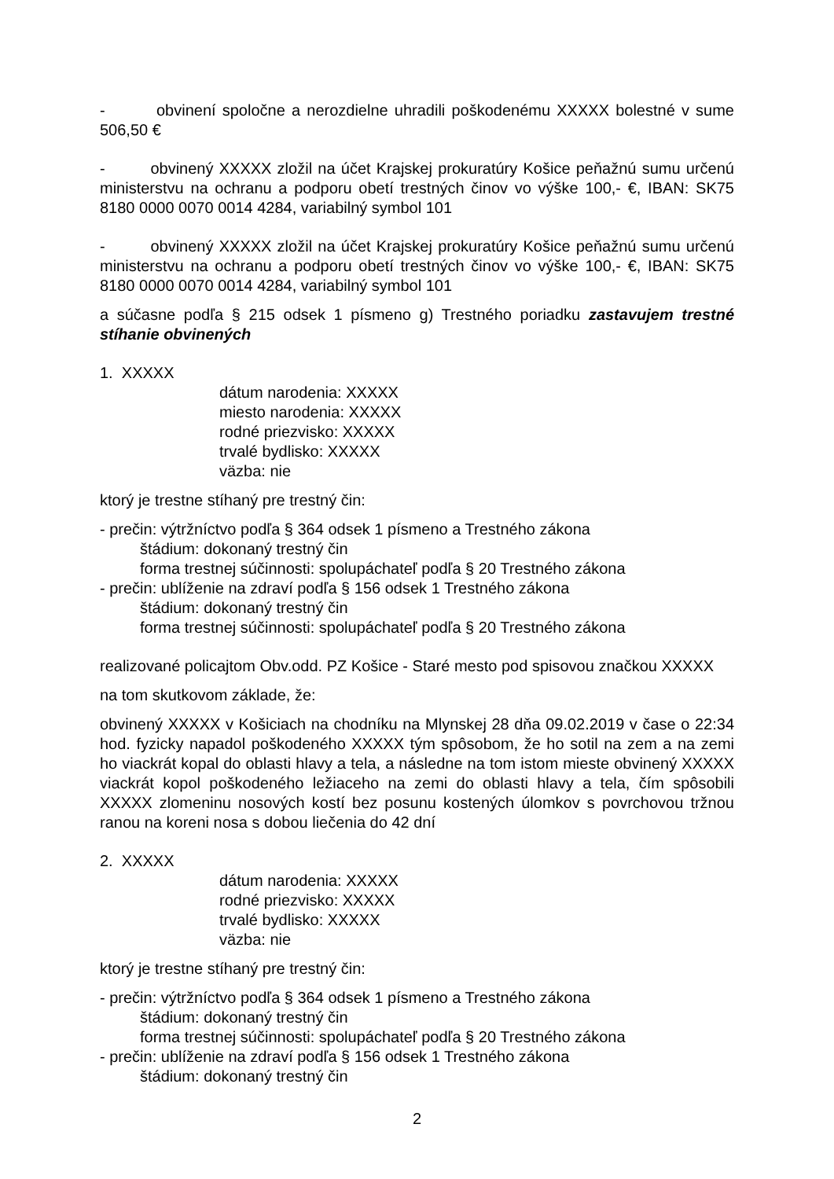- obvinení spoločne a nerozdielne uhradili poškodenému XXXXX bolestné v sume 506,50 €
- obvinený XXXXX zložil na účet Krajskej prokuratúry Košice peňažnú sumu určenú ministerstvu na ochranu a podporu obetí trestných činov vo výške 100,- €, IBAN: SK75 8180 0000 0070 0014 4284, variabilný symbol 101
- obvinený XXXXX zložil na účet Krajskej prokuratúry Košice peňažnú sumu určenú ministerstvu na ochranu a podporu obetí trestných činov vo výške 100,- €, IBAN: SK75 8180 0000 0070 0014 4284, variabilný symbol 101
a súčasne podľa § 215 odsek 1 písmeno g) Trestného poriadku zastavujem trestné stíhanie obvinených
1. XXXXX
dátum narodenia: XXXXX
miesto narodenia: XXXXX
rodné priezvisko: XXXXX
trvalé bydlisko: XXXXX
väzba: nie
ktorý je trestne stíhaný pre trestný čin:
- prečin: výtržníctvo podľa § 364 odsek 1 písmeno a Trestného zákona
štádium: dokonaný trestný čin
forma trestnej súčinnosti: spolupáchateľ podľa § 20 Trestného zákona
- prečin: ublíženie na zdraví podľa § 156 odsek 1 Trestného zákona
štádium: dokonaný trestný čin
forma trestnej súčinnosti: spolupáchateľ podľa § 20 Trestného zákona
realizované policajtom Obv.odd. PZ Košice - Staré mesto pod spisovou značkou XXXXX
na tom skutkovom základe, že:
obvinený XXXXX v Košiciach na chodníku na Mlynskej 28 dňa 09.02.2019 v čase o 22:34 hod. fyzicky napadol poškodeného XXXXX tým spôsobom, že ho sotil na zem a na zemi ho viackrát kopal do oblasti hlavy a tela, a následne na tom istom mieste obvinený XXXXX viackrát kopol poškodeného ležiaceho na zemi do oblasti hlavy a tela, čím spôsobili XXXXX zlomeninu nosových kostí bez posunu kostených úlomkov s povrchovou tržnou ranou na koreni nosa s dobou liečenia do 42 dní
2. XXXXX
dátum narodenia: XXXXX
rodné priezvisko: XXXXX
trvalé bydlisko: XXXXX
väzba: nie
ktorý je trestne stíhaný pre trestný čin:
- prečin: výtržníctvo podľa § 364 odsek 1 písmeno a Trestného zákona
štádium: dokonaný trestný čin
forma trestnej súčinnosti: spolupáchateľ podľa § 20 Trestného zákona
- prečin: ublíženie na zdraví podľa § 156 odsek 1 Trestného zákona
štádium: dokonaný trestný čin
2